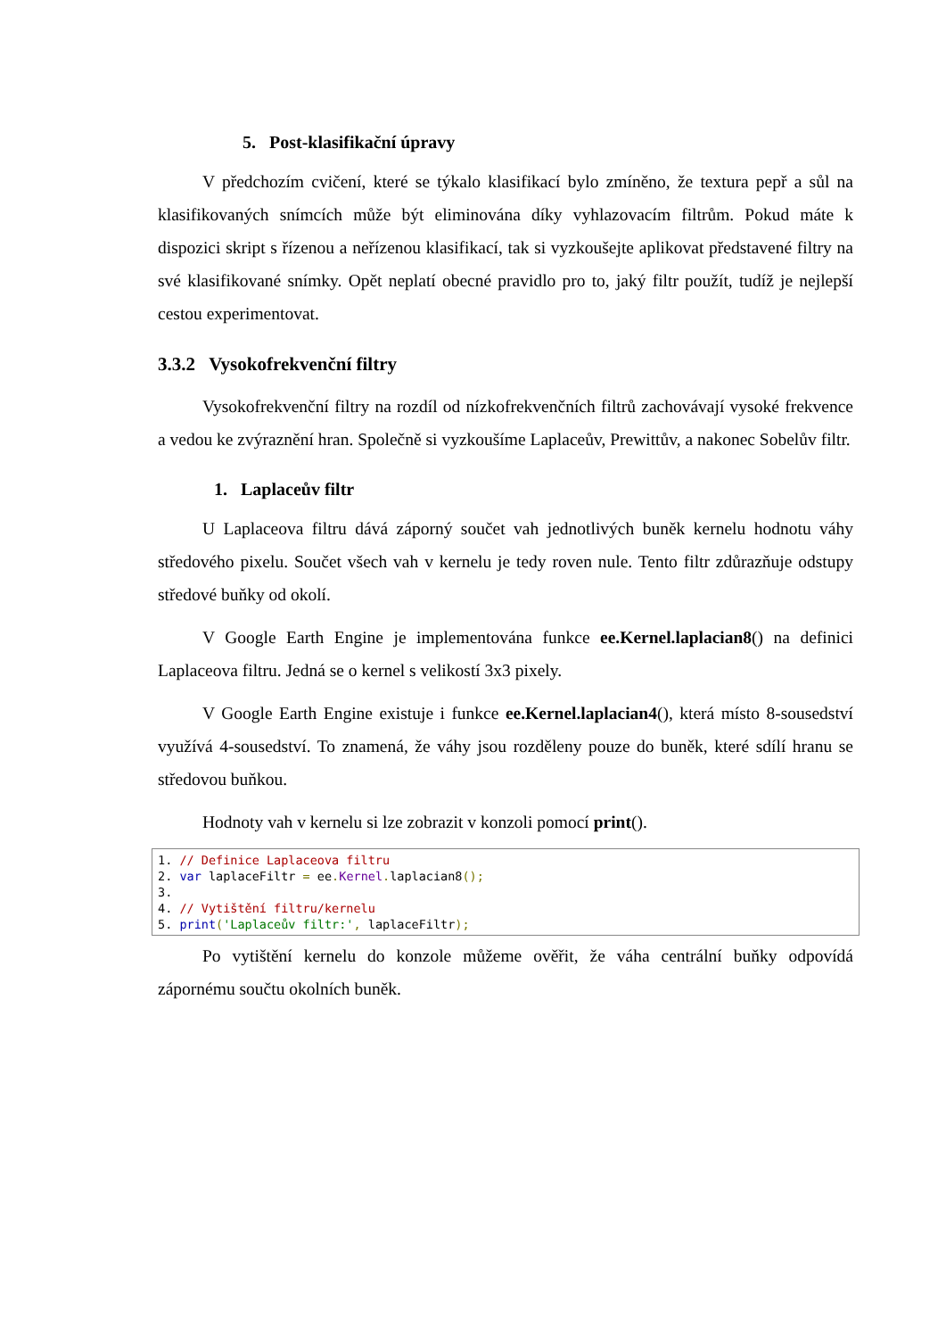5. Post-klasifikační úpravy
V předchozím cvičení, které se týkalo klasifikací bylo zmíněno, že textura pepř a sůl na klasifikovaných snímcích může být eliminována díky vyhlazovacím filtrům. Pokud máte k dispozici skript s řízenou a neřízenou klasifikací, tak si vyzkoušejte aplikovat představené filtry na své klasifikované snímky. Opět neplatí obecné pravidlo pro to, jaký filtr použít, tudíž je nejlepší cestou experimentovat.
3.3.2 Vysokofrekvenční filtry
Vysokofrekvenční filtry na rozdíl od nízkofrekvenčních filtrů zachovávají vysoké frekvence a vedou ke zvýraznění hran. Společně si vyzkoušíme Laplaceův, Prewittův, a nakonec Sobelův filtr.
1. Laplaceův filtr
U Laplaceova filtru dává záporný součet vah jednotlivých buněk kernelu hodnotu váhy středového pixelu. Součet všech vah v kernelu je tedy roven nule. Tento filtr zdůrazňuje odstupy středové buňky od okolí.
V Google Earth Engine je implementována funkce ee.Kernel.laplacian8() na definici Laplaceova filtru. Jedná se o kernel s velikostí 3x3 pixely.
V Google Earth Engine existuje i funkce ee.Kernel.laplacian4(), která místo 8-sousedství využívá 4-sousedství. To znamená, že váhy jsou rozděleny pouze do buněk, které sdílí hranu se středovou buňkou.
Hodnoty vah v kernelu si lze zobrazit v konzoli pomocí print().
1. // Definice Laplaceova filtru
2. var laplaceFiltr = ee. Kernel. laplacian8();
3.
4. // Vytištění filtru/kernelu
5. print('Laplaceův filtr:', laplaceFiltr);
Po vytištění kernelu do konzole můžeme ověřit, že váha centrální buňky odpovídá zápornému součtu okolních buněk.